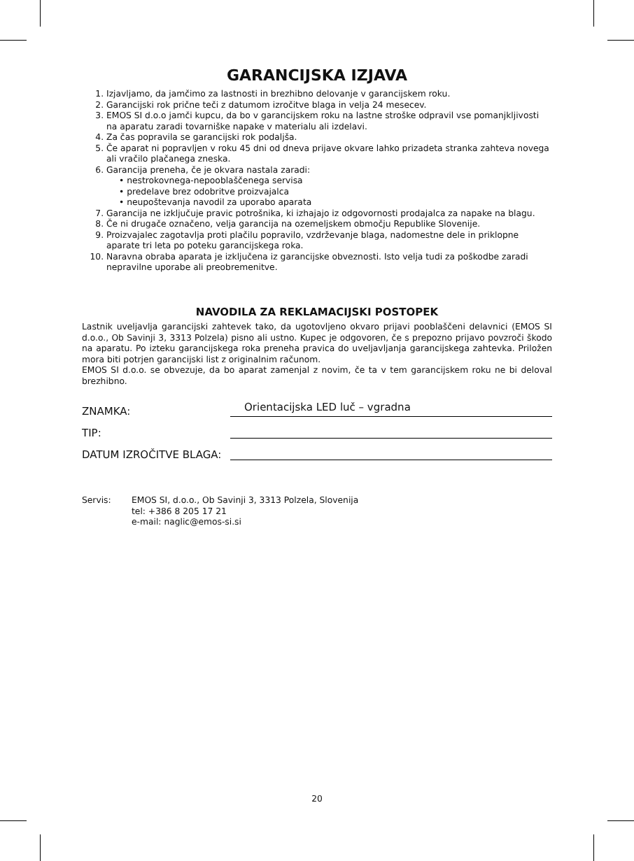GARANCIJSKA IZJAVA
1. Izjavljamo, da jamčimo za lastnosti in brezhibno delovanje v garancijskem roku.
2. Garancijski rok prične teči z datumom izročitve blaga in velja 24 mesecev.
3. EMOS SI d.o.o jamči kupcu, da bo v garancijskem roku na lastne stroške odpravil vse pomanjkljivosti na aparatu zaradi tovarniške napake v materialu ali izdelavi.
4. Za čas popravila se garancijski rok podaljša.
5. Če aparat ni popravljen v roku 45 dni od dneva prijave okvare lahko prizadeta stranka zahteva novega ali vračilo plačanega zneska.
6. Garancija preneha, če je okvara nastala zaradi:
• nestrokovnega-nepooblaščenega servisa
• predelave brez odobritve proizvajalca
• neupoštevanja navodil za uporabo aparata
7. Garancija ne izključuje pravic potrošnika, ki izhajajo iz odgovornosti prodajalca za napake na blagu.
8. Če ni drugače označeno, velja garancija na ozemeljskem območju Republike Slovenije.
9. Proizvajalec zagotavlja proti plačilu popravilo, vzdrževanje blaga, nadomestne dele in priklopne aparate tri leta po poteku garancijskega roka.
10. Naravna obraba aparata je izključena iz garancijske obveznosti. Isto velja tudi za poškodbe zaradi nepravilne uporabe ali preobremenitve.
NAVODILA ZA REKLAMACIJSKI POSTOPEK
Lastnik uveljavlja garancijski zahtevek tako, da ugotovljeno okvaro prijavi pooblaščeni delavnici (EMOS SI d.o.o., Ob Savinji 3, 3313 Polzela) pisno ali ustno. Kupec je odgovoren, če s prepozno prijavo povzroči škodo na aparatu. Po izteku garancijskega roka preneha pravica do uveljavljanja garancijskega zahtevka. Priložen mora biti potrjen garancijski list z originalnim računom.
EMOS SI d.o.o. se obvezuje, da bo aparat zamenjal z novim, če ta v tem garancijskem roku ne bi deloval brezhibno.
ZNAMKA:
Orientacijska LED luč – vgradna
TIP:
DATUM IZROČITVE BLAGA:
Servis: EMOS SI, d.o.o., Ob Savinji 3, 3313 Polzela, Slovenija
tel: +386 8 205 17 21
e-mail: naglic@emos-si.si
20